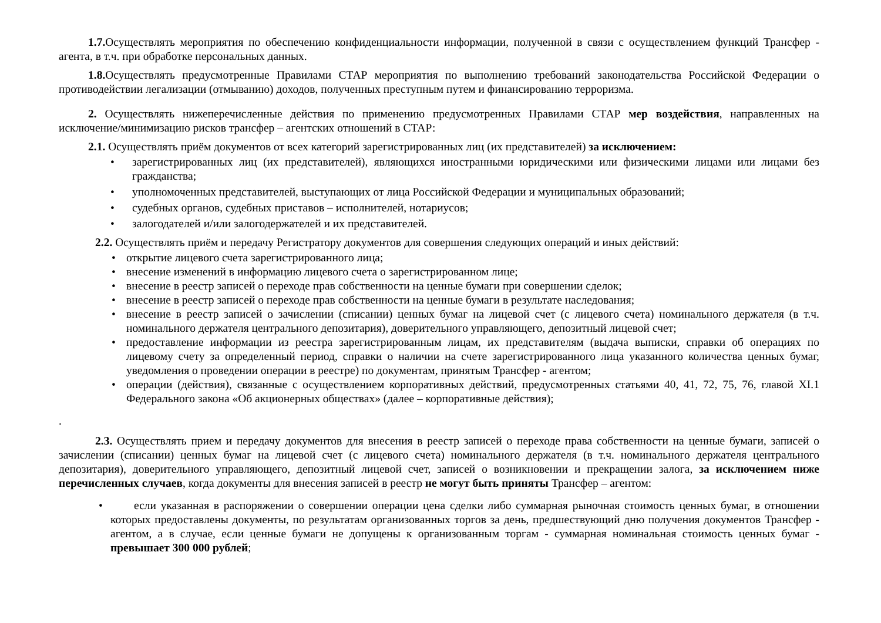1.7. Осуществлять мероприятия по обеспечению конфиденциальности информации, полученной в связи с осуществлением функций Трансфер - агента, в т.ч. при обработке персональных данных.
1.8. Осуществлять предусмотренные Правилами СТАР мероприятия по выполнению требований законодательства Российской Федерации о противодействии легализации (отмыванию) доходов, полученных преступным путем и финансированию терроризма.
2. Осуществлять нижеперечисленные действия по применению предусмотренных Правилами СТАР мер воздействия, направленных на исключение/минимизацию рисков трансфер – агентских отношений в СТАР:
2.1. Осуществлять приём документов от всех категорий зарегистрированных лиц (их представителей) за исключением:
• зарегистрированных лиц (их представителей), являющихся иностранными юридическими или физическими лицами или лицами без гражданства;
• уполномоченных представителей, выступающих от лица Российской Федерации и муниципальных образований;
• судебных органов, судебных приставов – исполнителей, нотариусов;
• залогодателей и/или залогодержателей и их представителей.
2.2. Осуществлять приём и передачу Регистратору документов для совершения следующих операций и иных действий:
• открытие лицевого счета зарегистрированного лица;
• внесение изменений в информацию лицевого счета о зарегистрированном лице;
• внесение в реестр записей о переходе прав собственности на ценные бумаги при совершении сделок;
• внесение в реестр записей о переходе прав собственности на ценные бумаги в результате наследования;
• внесение в реестр записей о зачислении (списании) ценных бумаг на лицевой счет (с лицевого счета) номинального держателя (в т.ч. номинального держателя центрального депозитария), доверительного управляющего, депозитный лицевой счет;
• предоставление информации из реестра зарегистрированным лицам, их представителям (выдача выписки, справки об операциях по лицевому счету за определенный период, справки о наличии на счете зарегистрированного лица указанного количества ценных бумаг, уведомления о проведении операции в реестре) по документам, принятым Трансфер - агентом;
• операции (действия), связанные с осуществлением корпоративных действий, предусмотренных статьями 40, 41, 72, 75, 76, главой XI.1 Федерального закона «Об акционерных обществах» (далее – корпоративные действия);
.
2.3. Осуществлять прием и передачу документов для внесения в реестр записей о переходе права собственности на ценные бумаги, записей о зачислении (списании) ценных бумаг на лицевой счет (с лицевого счета) номинального держателя (в т.ч. номинального держателя центрального депозитария), доверительного управляющего, депозитный лицевой счет, записей о возникновении и прекращении залога, за исключением ниже перечисленных случаев, когда документы для внесения записей в реестр не могут быть приняты Трансфер – агентом:
• если указанная в распоряжении о совершении операции цена сделки либо суммарная рыночная стоимость ценных бумаг, в отношении которых предоставлены документы, по результатам организованных торгов за день, предшествующий дню получения документов Трансфер - агентом, а в случае, если ценные бумаги не допущены к организованным торгам - суммарная номинальная стоимость ценных бумаг - превышает 300 000 рублей;